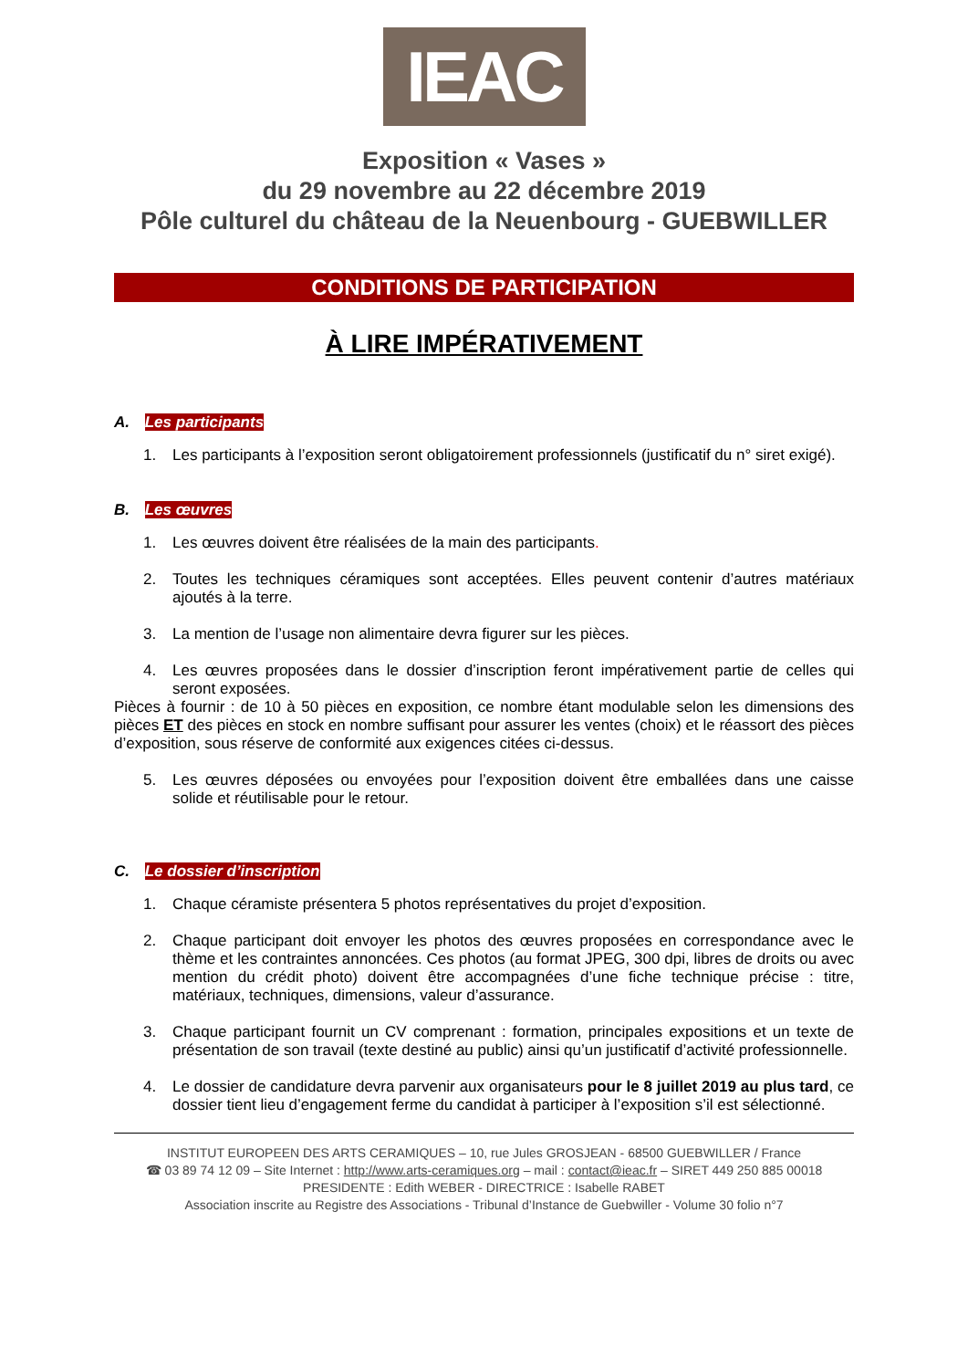IEAC
Exposition « Vases »
du 29 novembre au 22 décembre 2019
Pôle culturel du château de la Neuenbourg - GUEBWILLER
CONDITIONS DE PARTICIPATION
À LIRE IMPÉRATIVEMENT
A. Les participants
1. Les participants à l’exposition seront obligatoirement professionnels (justificatif du n° siret exigé).
B. Les œuvres
1. Les œuvres doivent être réalisées de la main des participants.
2. Toutes les techniques céramiques sont acceptées. Elles peuvent contenir d’autres matériaux ajoutés à la terre.
3. La mention de l’usage non alimentaire devra figurer sur les pièces.
4. Les œuvres proposées dans le dossier d’inscription feront impérativement partie de celles qui seront exposées.
Pièces à fournir : de 10 à 50 pièces en exposition, ce nombre étant modulable selon les dimensions des pièces ET des pièces en stock en nombre suffisant pour assurer les ventes (choix) et le réassort des pièces d’exposition, sous réserve de conformité aux exigences citées ci-dessus.
5. Les œuvres déposées ou envoyées pour l’exposition doivent être emballées dans une caisse solide et réutilisable pour le retour.
C. Le dossier d’inscription
1. Chaque céramiste présentera 5 photos représentatives du projet d’exposition.
2. Chaque participant doit envoyer les photos des œuvres proposées en correspondance avec le thème et les contraintes annoncées. Ces photos (au format JPEG, 300 dpi, libres de droits ou avec mention du crédit photo) doivent être accompagnées d’une fiche technique précise : titre, matériaux, techniques, dimensions, valeur d’assurance.
3. Chaque participant fournit un CV comprenant : formation, principales expositions et un texte de présentation de son travail (texte destiné au public) ainsi qu’un justificatif d’activité professionnelle.
4. Le dossier de candidature devra parvenir aux organisateurs pour le 8 juillet 2019 au plus tard, ce dossier tient lieu d’engagement ferme du candidat à participer à l’exposition s’il est sélectionné.
INSTITUT EUROPEEN DES ARTS CERAMIQUES – 10, rue Jules GROSJEAN - 68500 GUEBWILLER / France
☎ 03 89 74 12 09 – Site Internet : http://www.arts-ceramiques.org – mail : contact@ieac.fr – SIRET 449 250 885 00018
PRESIDENTE : Edith WEBER - DIRECTRICE : Isabelle RABET
Association inscrite au Registre des Associations - Tribunal d’Instance de Guebwiller - Volume 30 folio n°7